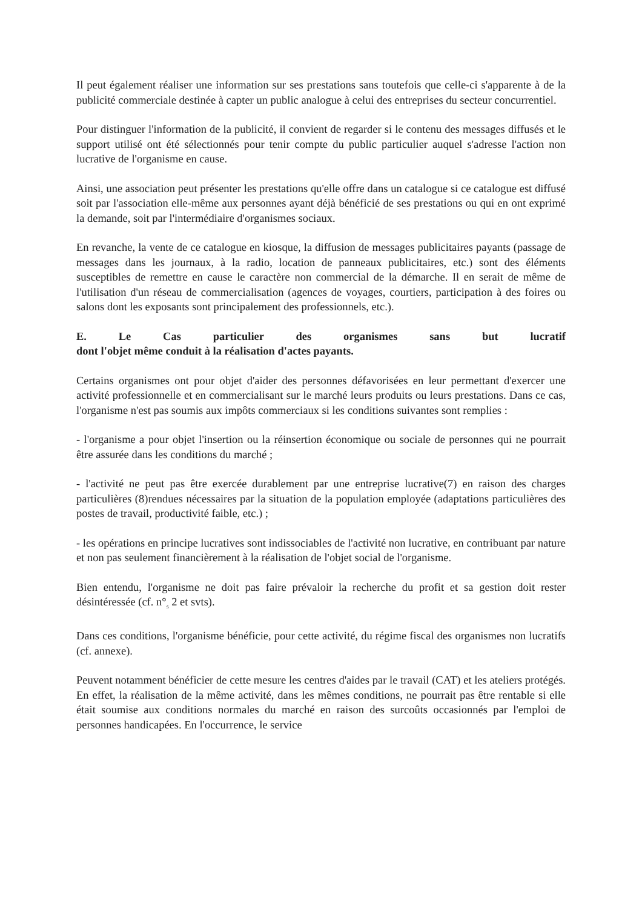Il peut également réaliser une information sur ses prestations sans toutefois que celle-ci s'apparente à de la publicité commerciale destinée à capter un public analogue à celui des entreprises du secteur concurrentiel.
Pour distinguer l'information de la publicité, il convient de regarder si le contenu des messages diffusés et le support utilisé ont été sélectionnés pour tenir compte du public particulier auquel s'adresse l'action non lucrative de l'organisme en cause.
Ainsi, une association peut présenter les prestations qu'elle offre dans un catalogue si ce catalogue est diffusé soit par l'association elle-même aux personnes ayant déjà bénéficié de ses prestations ou qui en ont exprimé la demande, soit par l'intermédiaire d'organismes sociaux.
En revanche, la vente de ce catalogue en kiosque, la diffusion de messages publicitaires payants (passage de messages dans les journaux, à la radio, location de panneaux publicitaires, etc.) sont des éléments susceptibles de remettre en cause le caractère non commercial de la démarche. Il en serait de même de l'utilisation d'un réseau de commercialisation (agences de voyages, courtiers, participation à des foires ou salons dont les exposants sont principalement des professionnels, etc.).
E. Le Cas particulier des organismes sans but lucratif
dont l'objet même conduit à la réalisation d'actes payants.
Certains organismes ont pour objet d'aider des personnes défavorisées en leur permettant d'exercer une activité professionnelle et en commercialisant sur le marché leurs produits ou leurs prestations. Dans ce cas, l'organisme n'est pas soumis aux impôts commerciaux si les conditions suivantes sont remplies :
- l'organisme a pour objet l'insertion ou la réinsertion économique ou sociale de personnes qui ne pourrait être assurée dans les conditions du marché ;
- l'activité ne peut pas être exercée durablement par une entreprise lucrative(7) en raison des charges particulières (8)rendues nécessaires par la situation de la population employée (adaptations particulières des postes de travail, productivité faible, etc.) ;
- les opérations en principe lucratives sont indissociables de l'activité non lucrative, en contribuant par nature et non pas seulement financièrement à la réalisation de l'objet social de l'organisme.
Bien entendu, l'organisme ne doit pas faire prévaloir la recherche du profit et sa gestion doit rester désintéressée (cf. n°<sub>s</sub> 2 et svts).
Dans ces conditions, l'organisme bénéficie, pour cette activité, du régime fiscal des organismes non lucratifs (cf. annexe).
Peuvent notamment bénéficier de cette mesure les centres d'aides par le travail (CAT) et les ateliers protégés. En effet, la réalisation de la même activité, dans les mêmes conditions, ne pourrait pas être rentable si elle était soumise aux conditions normales du marché en raison des surcoûts occasionnés par l'emploi de personnes handicapées. En l'occurrence, le service